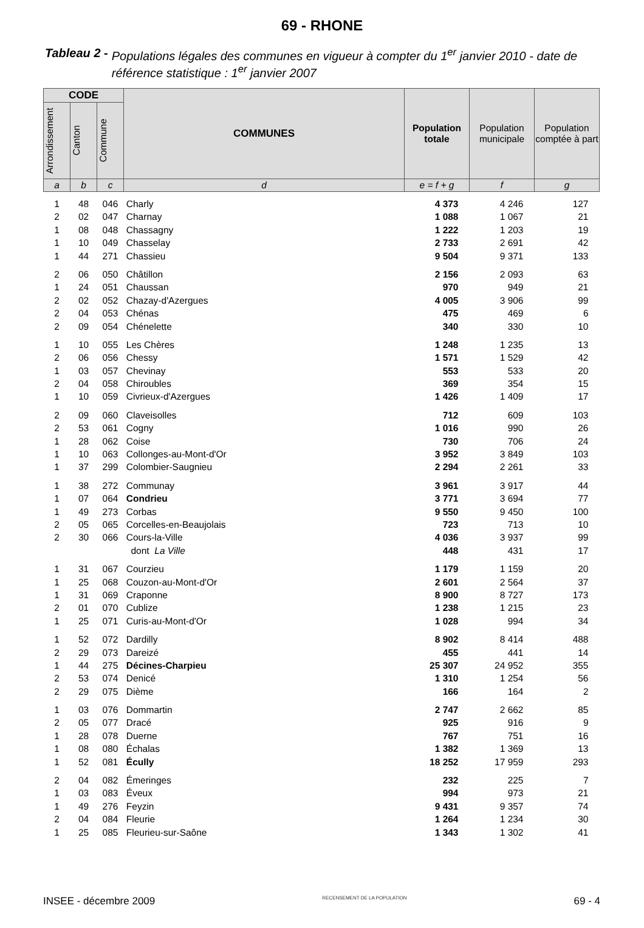69 - RHONE
Tableau 2 - Populations légales des communes en vigueur à compter du 1<sup>er</sup> janvier 2010 - date de référence statistique : 1<sup>er</sup> janvier 2007
| CODE | | | COMMUNES | Population totale | Population municipale | Population comptée à part |
| --- | --- | --- | --- | --- | --- | --- |
| Arrondissement | Canton | Commune | | | | |
| a | b | c | d | e = f + g | f | g |
| 1 | 48 | 046 | Charly | 4 373 | 4 246 | 127 |
| 2 | 02 | 047 | Charnay | 1 088 | 1 067 | 21 |
| 1 | 08 | 048 | Chassagny | 1 222 | 1 203 | 19 |
| 1 | 10 | 049 | Chasselay | 2 733 | 2 691 | 42 |
| 1 | 44 | 271 | Chassieu | 9 504 | 9 371 | 133 |
| 2 | 06 | 050 | Châtillon | 2 156 | 2 093 | 63 |
| 1 | 24 | 051 | Chaussan | 970 | 949 | 21 |
| 2 | 02 | 052 | Chazay-d'Azergues | 4 005 | 3 906 | 99 |
| 2 | 04 | 053 | Chénas | 475 | 469 | 6 |
| 2 | 09 | 054 | Chénelette | 340 | 330 | 10 |
| 1 | 10 | 055 | Les Chères | 1 248 | 1 235 | 13 |
| 2 | 06 | 056 | Chessy | 1 571 | 1 529 | 42 |
| 1 | 03 | 057 | Chevinay | 553 | 533 | 20 |
| 2 | 04 | 058 | Chiroubles | 369 | 354 | 15 |
| 1 | 10 | 059 | Civrieux-d'Azergues | 1 426 | 1 409 | 17 |
| 2 | 09 | 060 | Claveisolles | 712 | 609 | 103 |
| 2 | 53 | 061 | Cogny | 1 016 | 990 | 26 |
| 1 | 28 | 062 | Coise | 730 | 706 | 24 |
| 1 | 10 | 063 | Collonges-au-Mont-d'Or | 3 952 | 3 849 | 103 |
| 1 | 37 | 299 | Colombier-Saugnieu | 2 294 | 2 261 | 33 |
| 1 | 38 | 272 | Communay | 3 961 | 3 917 | 44 |
| 1 | 07 | 064 | Condrieu | 3 771 | 3 694 | 77 |
| 1 | 49 | 273 | Corbas | 9 550 | 9 450 | 100 |
| 2 | 05 | 065 | Corcelles-en-Beaujolais | 723 | 713 | 10 |
| 2 | 30 | 066 | Cours-la-Ville | 4 036 | 3 937 | 99 |
| | | | dont La Ville | 448 | 431 | 17 |
| 1 | 31 | 067 | Courzieu | 1 179 | 1 159 | 20 |
| 1 | 25 | 068 | Couzon-au-Mont-d'Or | 2 601 | 2 564 | 37 |
| 1 | 31 | 069 | Craponne | 8 900 | 8 727 | 173 |
| 2 | 01 | 070 | Cublize | 1 238 | 1 215 | 23 |
| 1 | 25 | 071 | Curis-au-Mont-d'Or | 1 028 | 994 | 34 |
| 1 | 52 | 072 | Dardilly | 8 902 | 8 414 | 488 |
| 2 | 29 | 073 | Dareizé | 455 | 441 | 14 |
| 1 | 44 | 275 | Décines-Charpieu | 25 307 | 24 952 | 355 |
| 2 | 53 | 074 | Denicé | 1 310 | 1 254 | 56 |
| 2 | 29 | 075 | Dième | 166 | 164 | 2 |
| 1 | 03 | 076 | Dommartin | 2 747 | 2 662 | 85 |
| 2 | 05 | 077 | Dracé | 925 | 916 | 9 |
| 1 | 28 | 078 | Duerne | 767 | 751 | 16 |
| 1 | 08 | 080 | Échalas | 1 382 | 1 369 | 13 |
| 1 | 52 | 081 | Écully | 18 252 | 17 959 | 293 |
| 2 | 04 | 082 | Émeringes | 232 | 225 | 7 |
| 1 | 03 | 083 | Éveux | 994 | 973 | 21 |
| 1 | 49 | 276 | Feyzin | 9 431 | 9 357 | 74 |
| 2 | 04 | 084 | Fleurie | 1 264 | 1 234 | 30 |
| 1 | 25 | 085 | Fleurieu-sur-Saône | 1 343 | 1 302 | 41 |
INSEE - décembre 2009 RECENSEMENT DE LA POPULATION 69 - 4